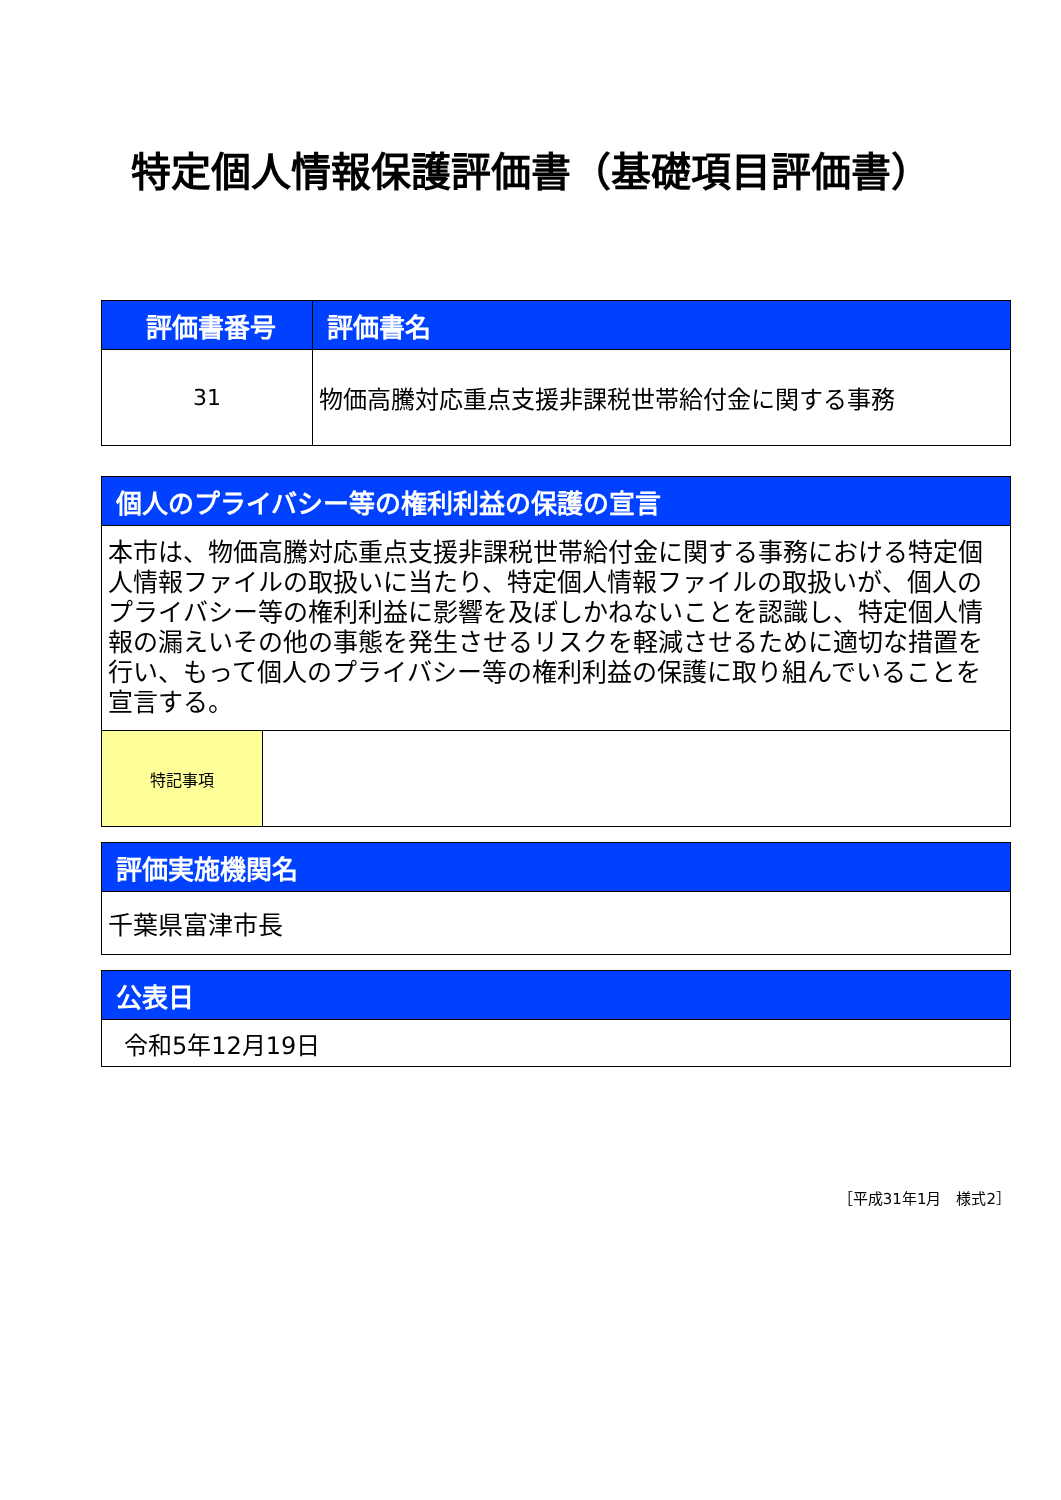特定個人情報保護評価書（基礎項目評価書）
| 評価書番号 | 評価書名 |
| --- | --- |
| 31 | 物価高騰対応重点支援非課税世帯給付金に関する事務 |
| 個人のプライバシー等の権利利益の保護の宣言 | |
| --- | --- |
| 本市は、物価高騰対応重点支援非課税世帯給付金に関する事務における特定個人情報ファイルの取扱いに当たり、特定個人情報ファイルの取扱いが、個人のプライバシー等の権利利益に影響を及ぼしかねないことを認識し、特定個人情報の漏えいその他の事態を発生させるリスクを軽減させるために適切な措置を行い、もって個人のプライバシー等の権利利益の保護に取り組んでいることを宣言する。 | |
| 特記事項 | |
| 評価実施機関名 |
| --- |
| 千葉県富津市長 |
| 公表日 |
| --- |
| 令和5年12月19日 |
［平成31年1月　様式2］